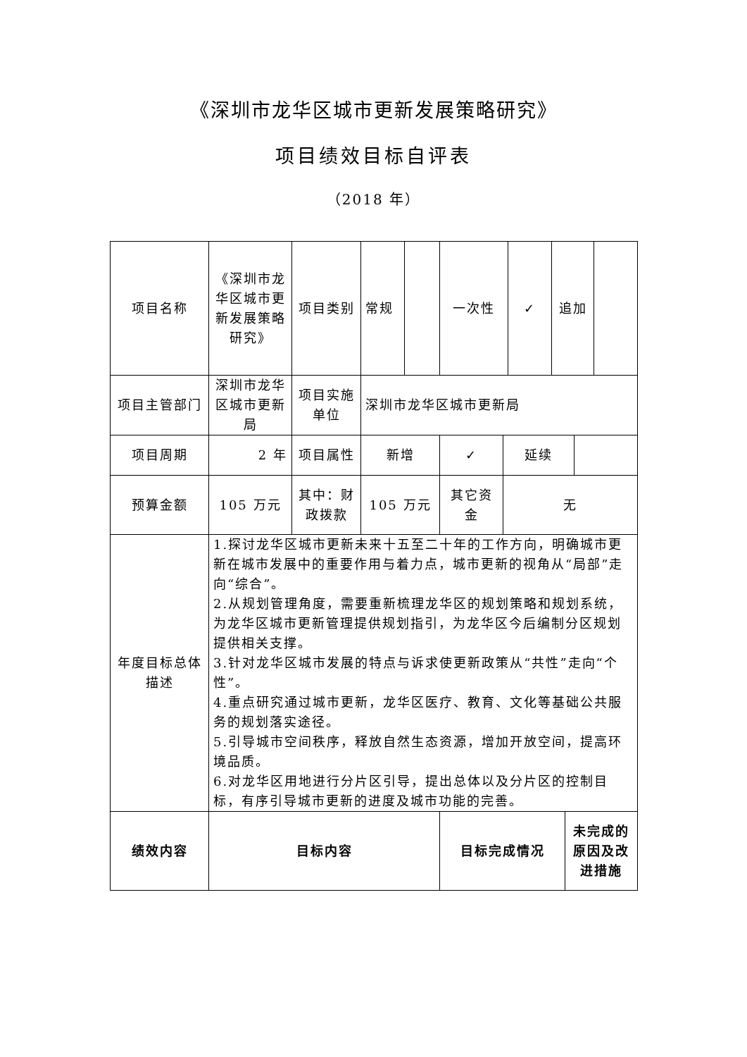《深圳市龙华区城市更新发展策略研究》
项目绩效目标自评表
（2018 年）
| 项目名称 | 《深圳市龙华区城市更新发展策略研究》 | 项目类别 | 常规 | | 一次性 | | ✓ | 追加 | | | |
| 项目主管部门 | 深圳市龙华区城市更新局 | 项目实施单位 | 深圳市龙华区城市更新局 | | | | | | | | |
| 项目周期 | 2 年 | 项目属性 | 新增 | | ✓ | 延续 | | | | | |
| 预算金额 | 105 万元 | 其中：财政拨款 | 105 万元 | | 其它资金 | 无 | | | | | |
| 年度目标总体描述 | 1.探讨龙华区城市更新未来十五至二十年的工作方向，明确城市更新在城市发展中的重要作用与着力点，城市更新的视角从“局部”走向“综合”。 2.从规划管理角度，需要重新梳理龙华区的规划策略和规划系统，为龙华区城市更新管理提供规划指引，为龙华区今后编制分区规划提供相关支撑。 3.针对龙华区城市发展的特点与诉求使更新政策从“共性”走向“个性”。 4.重点研究通过城市更新，龙华区医疗、教育、文化等基础公共服务的规划落实途径。 5.引导城市空间秩序，释放自然生态资源，增加开放空间，提高环境品质。 6.对龙华区用地进行分片区引导，提出总体以及分片区的控制目标，有序引导城市更新的进度及城市功能的完善。 | | | | | | | | | | |
| 绩效内容 | 目标内容 | | | | 目标完成情况 | | | | 未完成的原因及改进措施 | | |